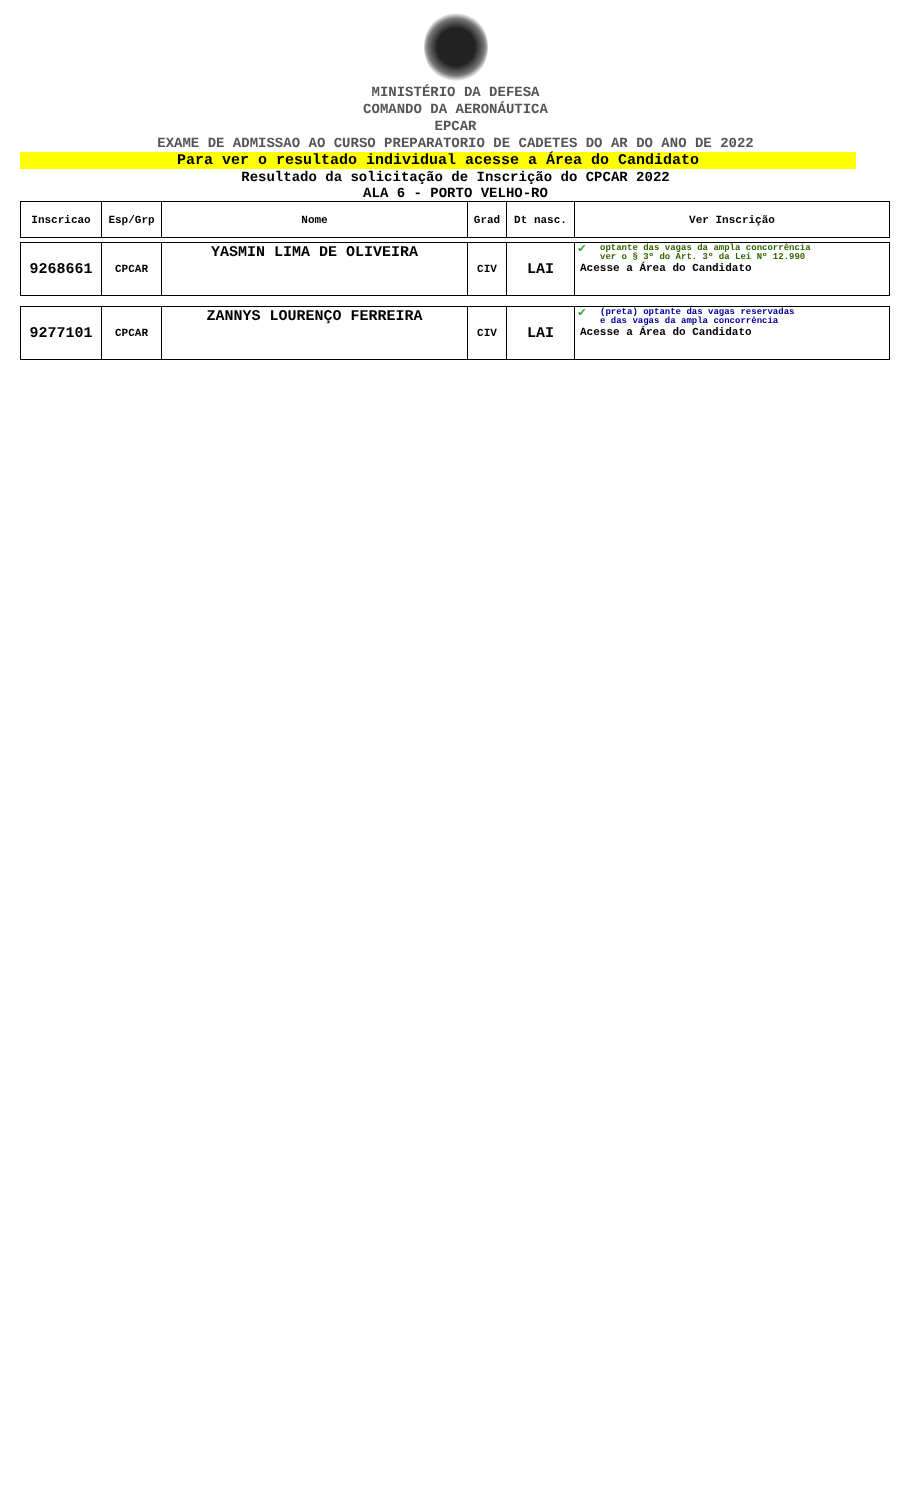MINISTÉRIO DA DEFESA
COMANDO DA AERONÁUTICA
EPCAR
EXAME DE ADMISSAO AO CURSO PREPARATORIO DE CADETES DO AR DO ANO DE 2022
Para ver o resultado individual acesse a Área do Candidato
Resultado da solicitação de Inscrição do CPCAR 2022
ALA 6 - PORTO VELHO-RO
| Inscricao | Esp/Grp | Nome | Grad | Dt nasc. | Ver Inscrição |
| --- | --- | --- | --- | --- | --- |
| 9268661 | CPCAR | YASMIN LIMA DE OLIVEIRA | CIV | LAI | ✔ optante das vagas da ampla concorrência ver o § 3º do Art. 3º da Lei Nº 12.990 Acesse a Área do Candidato |
| 9277101 | CPCAR | ZANNYS LOURENÇO FERREIRA | CIV | LAI | ✔ (preta) optante das vagas reservadas e das vagas da ampla concorrência Acesse a Área do Candidato |